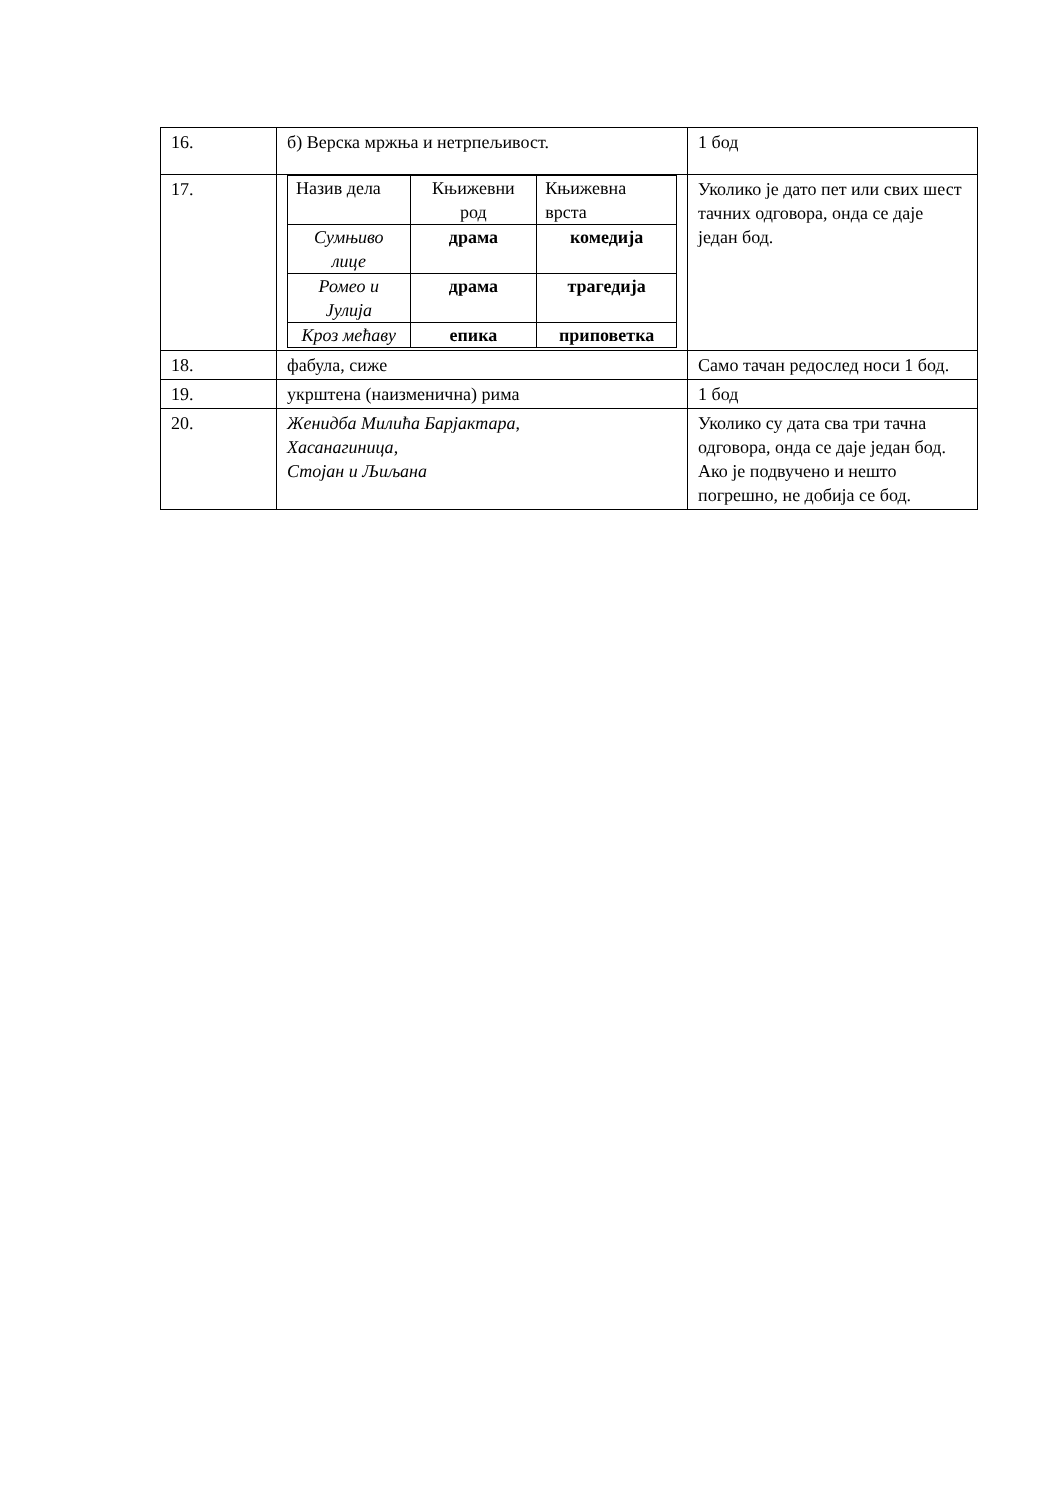| 16. | б) Верска мржња и нетрпељивост. | 1 бод |
| 17. | / Назив дела / Књижевни род / Књижевна врста / / Сумњиво лице / драма / комедија / / Ромео и Јулија / драма / трагедија / / Кроз мећаву / епика / приповетка / | Уколико је дато пет или свих шест тачних одговора, онда се даје један бод. |
| 18. | фабула, сиже | Само тачан редослед носи 1 бод. |
| 19. | укрштена (наизменична) рима | 1 бод |
| 20. | Женидба Милића Барјактара , Хасанагиница , Стојан и Љиљана | Уколико су дата сва три тачна одговора, онда се даје један бод. Ако је подвучено и нешто погрешно, не добија се бод. |